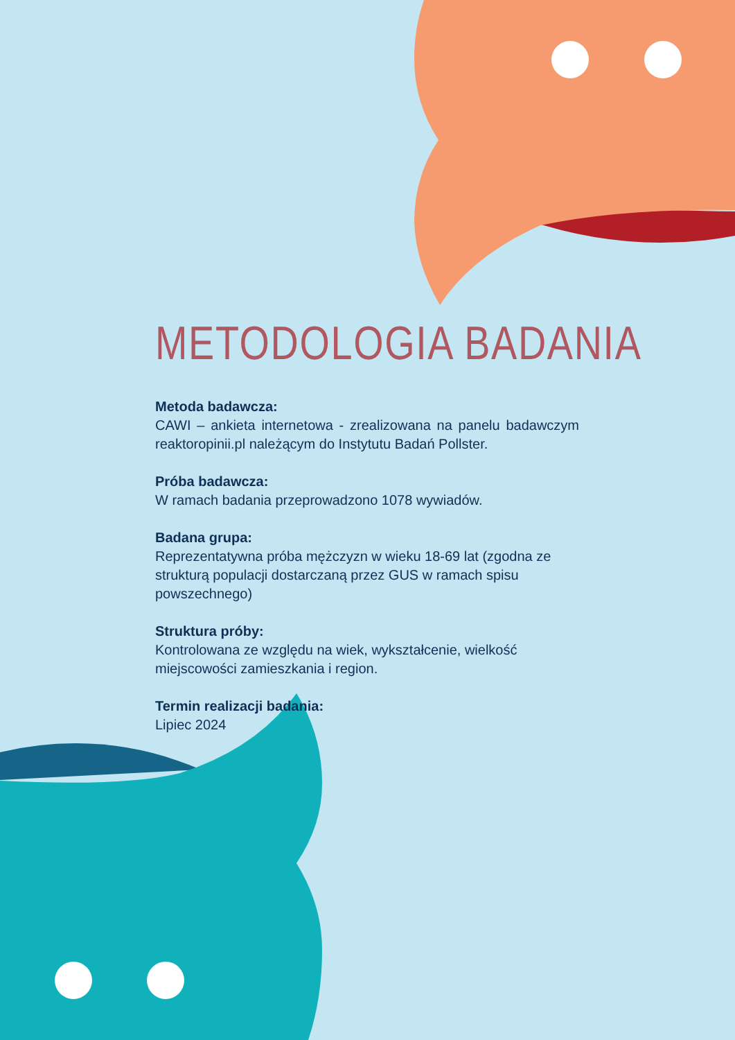METODOLOGIA BADANIA
Metoda badawcza:
CAWI – ankieta internetowa - zrealizowana na panelu badawczym reaktoropinii.pl należącym do Instytutu Badań Pollster.
Próba badawcza:
W ramach badania przeprowadzono 1078 wywiadów.
Badana grupa:
Reprezentatywna próba mężczyzn w wieku 18-69 lat (zgodna ze strukturą populacji dostarczaną przez GUS w ramach spisu powszechnego)
Struktura próby:
Kontrolowana ze względu na wiek, wykształcenie, wielkość miejscowości zamieszkania i region.
Termin realizacji badania:
Lipiec 2024